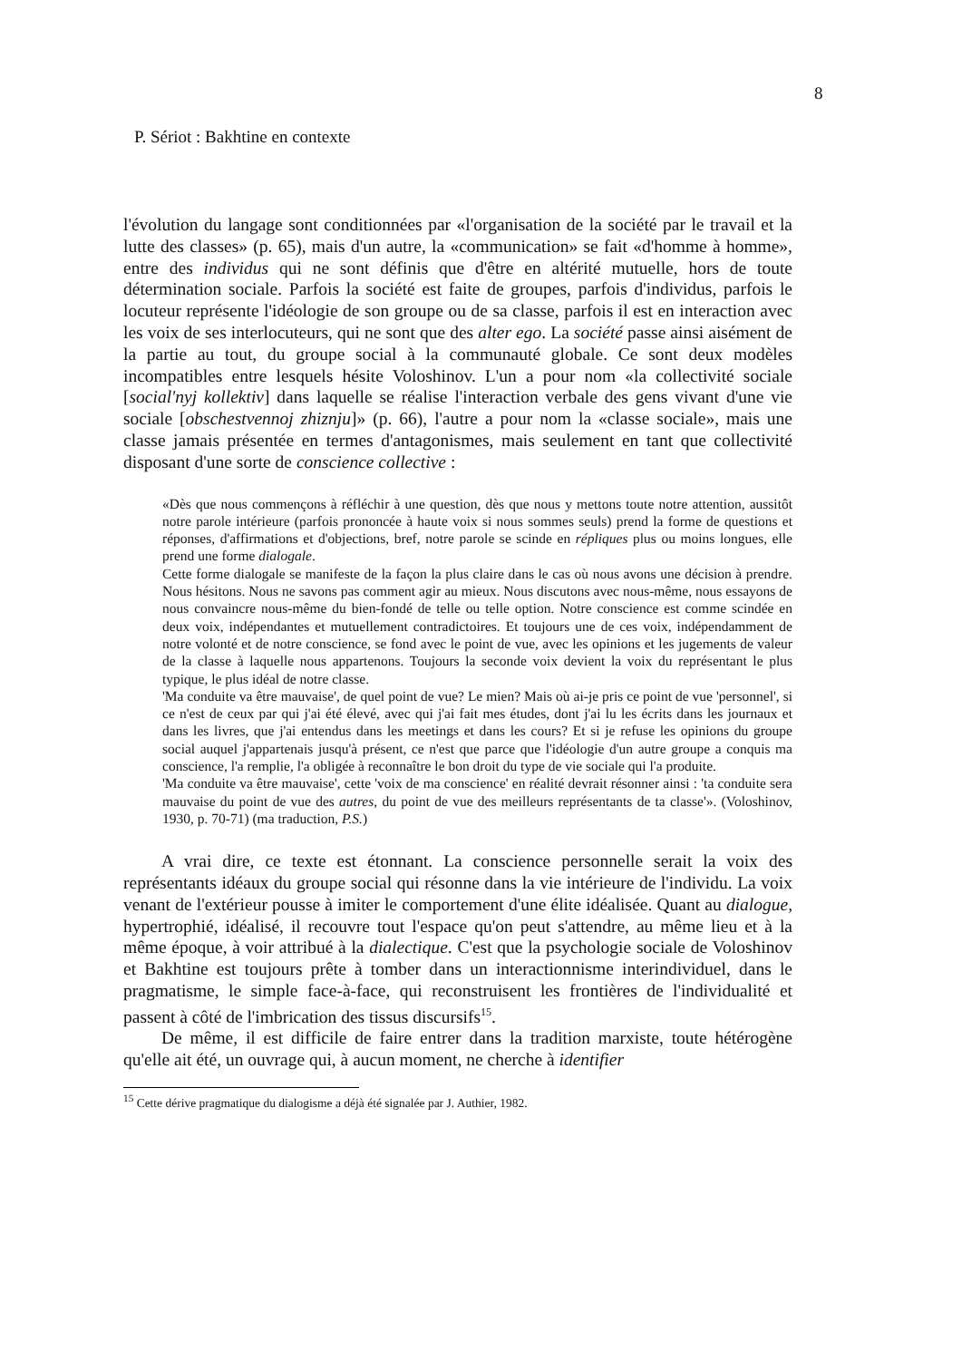8
P. Sériot : Bakhtine en contexte
l'évolution du langage sont conditionnées par «l'organisation de la société par le travail et la lutte des classes» (p. 65), mais d'un autre, la «communication» se fait «d'homme à homme», entre des individus qui ne sont définis que d'être en altérité mutuelle, hors de toute détermination sociale. Parfois la société est faite de groupes, parfois d'individus, parfois le locuteur représente l'idéologie de son groupe ou de sa classe, parfois il est en interaction avec les voix de ses interlocuteurs, qui ne sont que des alter ego. La société passe ainsi aisément de la partie au tout, du groupe social à la communauté globale. Ce sont deux modèles incompatibles entre lesquels hésite Voloshinov. L'un a pour nom «la collectivité sociale [social'nyj kollektiv] dans laquelle se réalise l'interaction verbale des gens vivant d'une vie sociale [obschestvennoj zhiznju]» (p. 66), l'autre a pour nom la «classe sociale», mais une classe jamais présentée en termes d'antagonismes, mais seulement en tant que collectivité disposant d'une sorte de conscience collective :
«Dès que nous commençons à réfléchir à une question, dès que nous y mettons toute notre attention, aussitôt notre parole intérieure (parfois prononcée à haute voix si nous sommes seuls) prend la forme de questions et réponses, d'affirmations et d'objections, bref, notre parole se scinde en répliques plus ou moins longues, elle prend une forme dialogale.
Cette forme dialogale se manifeste de la façon la plus claire dans le cas où nous avons une décision à prendre. Nous hésitons. Nous ne savons pas comment agir au mieux. Nous discutons avec nous-même, nous essayons de nous convaincre nous-même du bien-fondé de telle ou telle option. Notre conscience est comme scindée en deux voix, indépendantes et mutuellement contradictoires. Et toujours une de ces voix, indépendamment de notre volonté et de notre conscience, se fond avec le point de vue, avec les opinions et les jugements de valeur de la classe à laquelle nous appartenons. Toujours la seconde voix devient la voix du représentant le plus typique, le plus idéal de notre classe.
'Ma conduite va être mauvaise', de quel point de vue? Le mien? Mais où ai-je pris ce point de vue 'personnel', si ce n'est de ceux par qui j'ai été élevé, avec qui j'ai fait mes études, dont j'ai lu les écrits dans les journaux et dans les livres, que j'ai entendus dans les meetings et dans les cours? Et si je refuse les opinions du groupe social auquel j'appartenais jusqu'à présent, ce n'est que parce que l'idéologie d'un autre groupe a conquis ma conscience, l'a remplie, l'a obligée à reconnaître le bon droit du type de vie sociale qui l'a produite.
'Ma conduite va être mauvaise', cette 'voix de ma conscience' en réalité devrait résonner ainsi : 'ta conduite sera mauvaise du point de vue des autres, du point de vue des meilleurs représentants de ta classe'». (Voloshinov, 1930, p. 70-71) (ma traduction, P.S.)
A vrai dire, ce texte est étonnant. La conscience personnelle serait la voix des représentants idéaux du groupe social qui résonne dans la vie intérieure de l'individu. La voix venant de l'extérieur pousse à imiter le comportement d'une élite idéalisée. Quant au dialogue, hypertrophié, idéalisé, il recouvre tout l'espace qu'on peut s'attendre, au même lieu et à la même époque, à voir attribué à la dialectique. C'est que la psychologie sociale de Voloshinov et Bakhtine est toujours prête à tomber dans un interactionnisme interindividuel, dans le pragmatisme, le simple face-à-face, qui reconstruisent les frontières de l'individualité et passent à côté de l'imbrication des tissus discursifs<sup>15</sup>.
De même, il est difficile de faire entrer dans la tradition marxiste, toute hétérogène qu'elle ait été, un ouvrage qui, à aucun moment, ne cherche à identifier
<sup>15</sup> Cette dérive pragmatique du dialogisme a déjà été signalée par J. Authier, 1982.